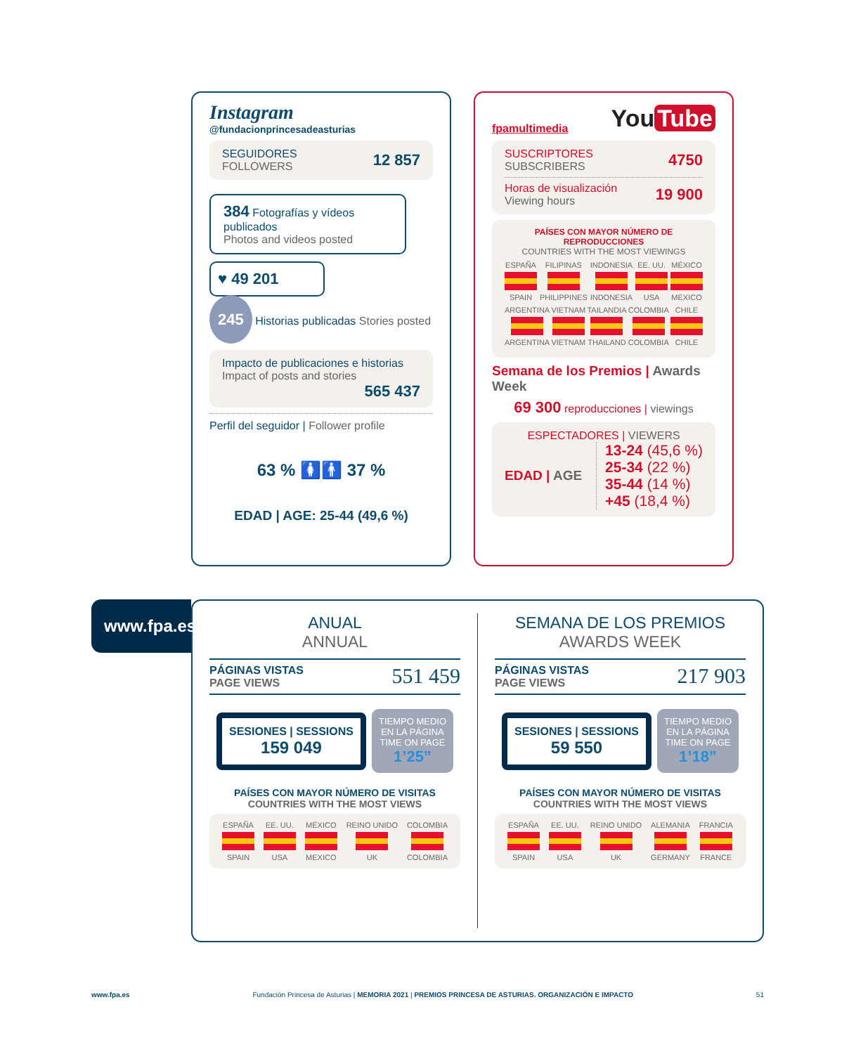Instagram
@fundacionprincesadeasturias
SEGUIDORES
FOLLOWERS
12 857
384 Fotografías y vídeos publicados
Photos and videos posted
♥ 49 201
245 Historias publicadas Stories posted
Impacto de publicaciones e historias
Impact of posts and stories
565 437
Perfil del seguidor | Follower profile
63 % 🚺🚹 37 %
EDAD | AGE: 25-44 (49,6 %)
fpamultimedia
You Tube
SUSCRIPTORES
SUBSCRIBERS
4750
Horas de visualización
Viewing hours
19 900
PAÍSES CON MAYOR NÚMERO DE REPRODUCCIONES
COUNTRIES WITH THE MOST VIEWINGS
ESPAÑA SPAIN FILIPINAS PHILIPPINES INDONESIA INDONESIA EE. UU. USA MÉXICO MEXICO
ARGENTINA ARGENTINA VIETNAM VIETNAM TAILANDIA THAILAND COLOMBIA COLOMBIA CHILE CHILE
Semana de los Premios | Awards Week
69 300 reproducciones | viewings
ESPECTADORES | VIEWERS
EDAD | AGE
13-24 (45,6 %)
25-34 (22 %)
35-44 (14 %)
+45 (18,4 %)
www.fpa.es
ANUAL
ANNUAL
PÁGINAS VISTAS
PAGE VIEWS
551 459
SESIONES | SESSIONS
159 049
TIEMPO MEDIO
EN LA PÁGINA
TIME ON PAGE
1’25”
PAÍSES CON MAYOR NÚMERO DE VISITAS
COUNTRIES WITH THE MOST VIEWS
ESPAÑA SPAIN EE. UU. USA MÉXICO MEXICO REINO UNIDO UK COLOMBIA COLOMBIA
SEMANA DE LOS PREMIOS
AWARDS WEEK
PÁGINAS VISTAS
PAGE VIEWS
217 903
SESIONES | SESSIONS
59 550
TIEMPO MEDIO
EN LA PÁGINA
TIME ON PAGE
1’18”
PAÍSES CON MAYOR NÚMERO DE VISITAS
COUNTRIES WITH THE MOST VIEWS
ESPAÑA SPAIN EE. UU. USA REINO UNIDO UK ALEMANIA GERMANY FRANCIA FRANCE
www.fpa.es Fundación Princesa de Asturias | MEMORIA 2021 | PREMIOS PRINCESA DE ASTURIAS. ORGANIZACIÓN E IMPACTO 51